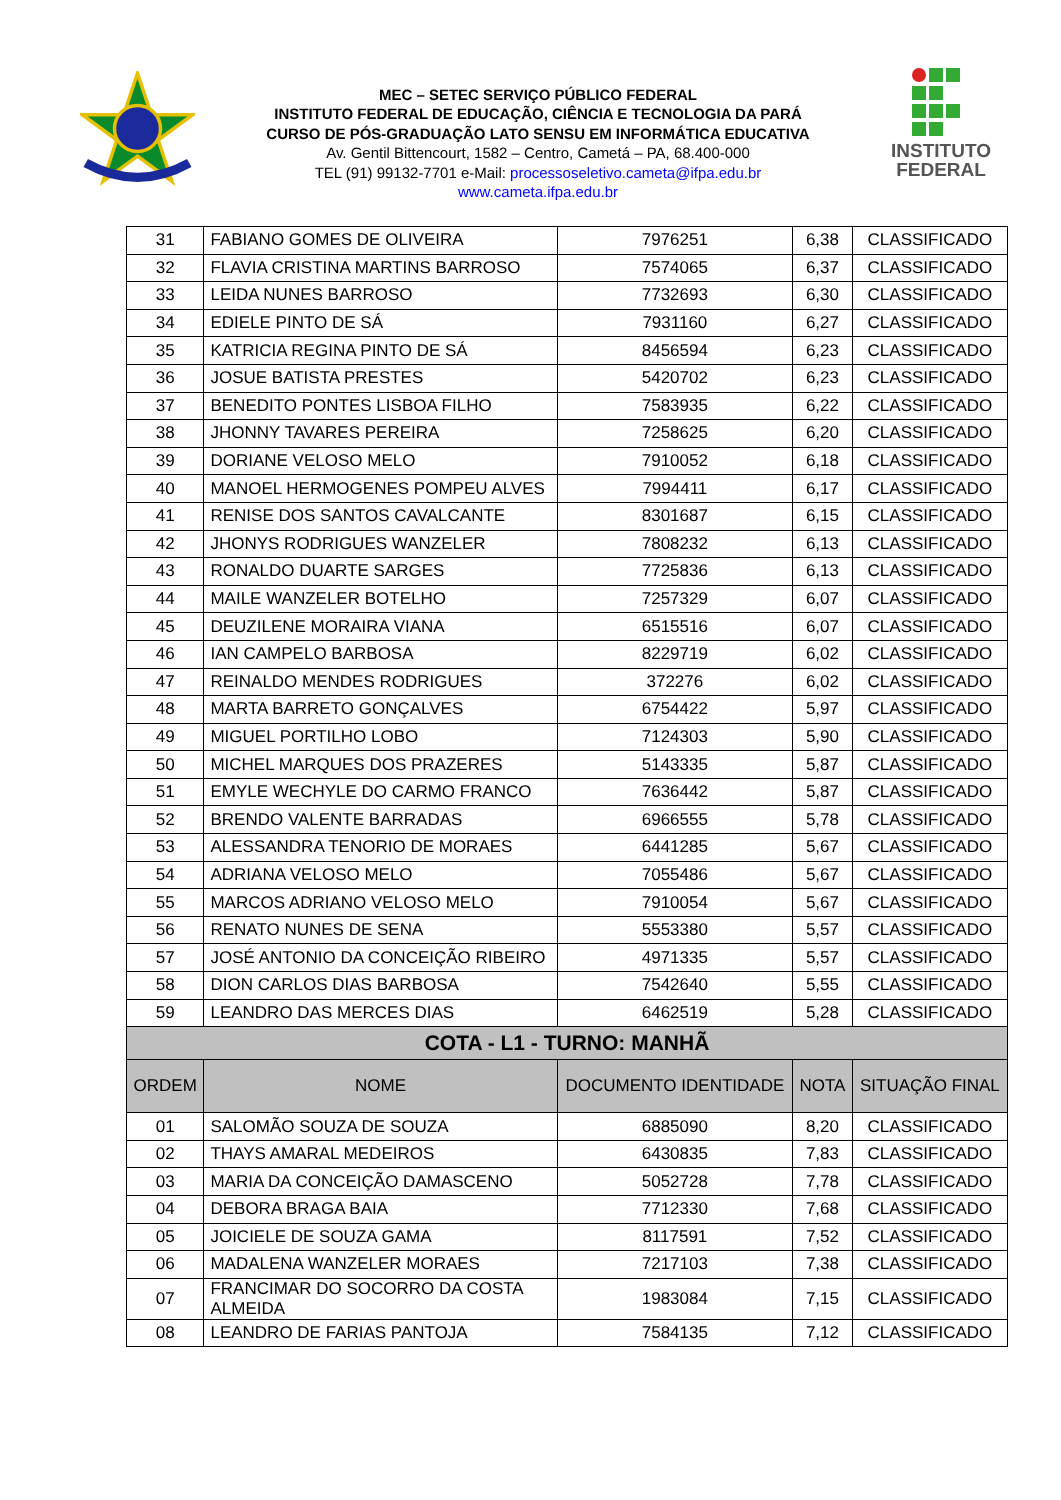MEC – SETEC SERVIÇO PÚBLICO FEDERAL
INSTITUTO FEDERAL DE EDUCAÇÃO, CIÊNCIA E TECNOLOGIA DA PARÁ
CURSO DE PÓS-GRADUAÇÃO LATO SENSU EM INFORMÁTICA EDUCATIVA
Av. Gentil Bittencourt, 1582 – Centro, Cametá – PA, 68.400-000
TEL (91) 99132-7701 e-Mail: processoseletivo.cameta@ifpa.edu.br
www.cameta.ifpa.edu.br
INSTITUTO
FEDERAL
| 31 | FABIANO GOMES DE OLIVEIRA | 7976251 | 6,38 | CLASSIFICADO |
| 32 | FLAVIA CRISTINA MARTINS BARROSO | 7574065 | 6,37 | CLASSIFICADO |
| 33 | LEIDA NUNES BARROSO | 7732693 | 6,30 | CLASSIFICADO |
| 34 | EDIELE PINTO DE SÁ | 7931160 | 6,27 | CLASSIFICADO |
| 35 | KATRICIA REGINA PINTO DE SÁ | 8456594 | 6,23 | CLASSIFICADO |
| 36 | JOSUE BATISTA PRESTES | 5420702 | 6,23 | CLASSIFICADO |
| 37 | BENEDITO PONTES LISBOA FILHO | 7583935 | 6,22 | CLASSIFICADO |
| 38 | JHONNY TAVARES PEREIRA | 7258625 | 6,20 | CLASSIFICADO |
| 39 | DORIANE VELOSO MELO | 7910052 | 6,18 | CLASSIFICADO |
| 40 | MANOEL HERMOGENES POMPEU ALVES | 7994411 | 6,17 | CLASSIFICADO |
| 41 | RENISE DOS SANTOS CAVALCANTE | 8301687 | 6,15 | CLASSIFICADO |
| 42 | JHONYS RODRIGUES WANZELER | 7808232 | 6,13 | CLASSIFICADO |
| 43 | RONALDO DUARTE SARGES | 7725836 | 6,13 | CLASSIFICADO |
| 44 | MAILE WANZELER BOTELHO | 7257329 | 6,07 | CLASSIFICADO |
| 45 | DEUZILENE MORAIRA VIANA | 6515516 | 6,07 | CLASSIFICADO |
| 46 | IAN CAMPELO BARBOSA | 8229719 | 6,02 | CLASSIFICADO |
| 47 | REINALDO MENDES RODRIGUES | 372276 | 6,02 | CLASSIFICADO |
| 48 | MARTA BARRETO GONÇALVES | 6754422 | 5,97 | CLASSIFICADO |
| 49 | MIGUEL PORTILHO LOBO | 7124303 | 5,90 | CLASSIFICADO |
| 50 | MICHEL MARQUES DOS PRAZERES | 5143335 | 5,87 | CLASSIFICADO |
| 51 | EMYLE WECHYLE DO CARMO FRANCO | 7636442 | 5,87 | CLASSIFICADO |
| 52 | BRENDO VALENTE BARRADAS | 6966555 | 5,78 | CLASSIFICADO |
| 53 | ALESSANDRA TENORIO DE MORAES | 6441285 | 5,67 | CLASSIFICADO |
| 54 | ADRIANA VELOSO MELO | 7055486 | 5,67 | CLASSIFICADO |
| 55 | MARCOS ADRIANO VELOSO MELO | 7910054 | 5,67 | CLASSIFICADO |
| 56 | RENATO NUNES DE SENA | 5553380 | 5,57 | CLASSIFICADO |
| 57 | JOSÉ ANTONIO DA CONCEIÇÃO RIBEIRO | 4971335 | 5,57 | CLASSIFICADO |
| 58 | DION CARLOS DIAS BARBOSA | 7542640 | 5,55 | CLASSIFICADO |
| 59 | LEANDRO DAS MERCES DIAS | 6462519 | 5,28 | CLASSIFICADO |
| COTA - L1 - TURNO: MANHÃ | | | | |
| ORDEM | NOME | DOCUMENTO IDENTIDADE | NOTA | SITUAÇÃO FINAL |
| 01 | SALOMÃO SOUZA DE SOUZA | 6885090 | 8,20 | CLASSIFICADO |
| 02 | THAYS AMARAL MEDEIROS | 6430835 | 7,83 | CLASSIFICADO |
| 03 | MARIA DA CONCEIÇÃO DAMASCENO | 5052728 | 7,78 | CLASSIFICADO |
| 04 | DEBORA BRAGA BAIA | 7712330 | 7,68 | CLASSIFICADO |
| 05 | JOICIELE DE SOUZA GAMA | 8117591 | 7,52 | CLASSIFICADO |
| 06 | MADALENA WANZELER MORAES | 7217103 | 7,38 | CLASSIFICADO |
| 07 | FRANCIMAR DO SOCORRO DA COSTA ALMEIDA | 1983084 | 7,15 | CLASSIFICADO |
| 08 | LEANDRO DE FARIAS PANTOJA | 7584135 | 7,12 | CLASSIFICADO |